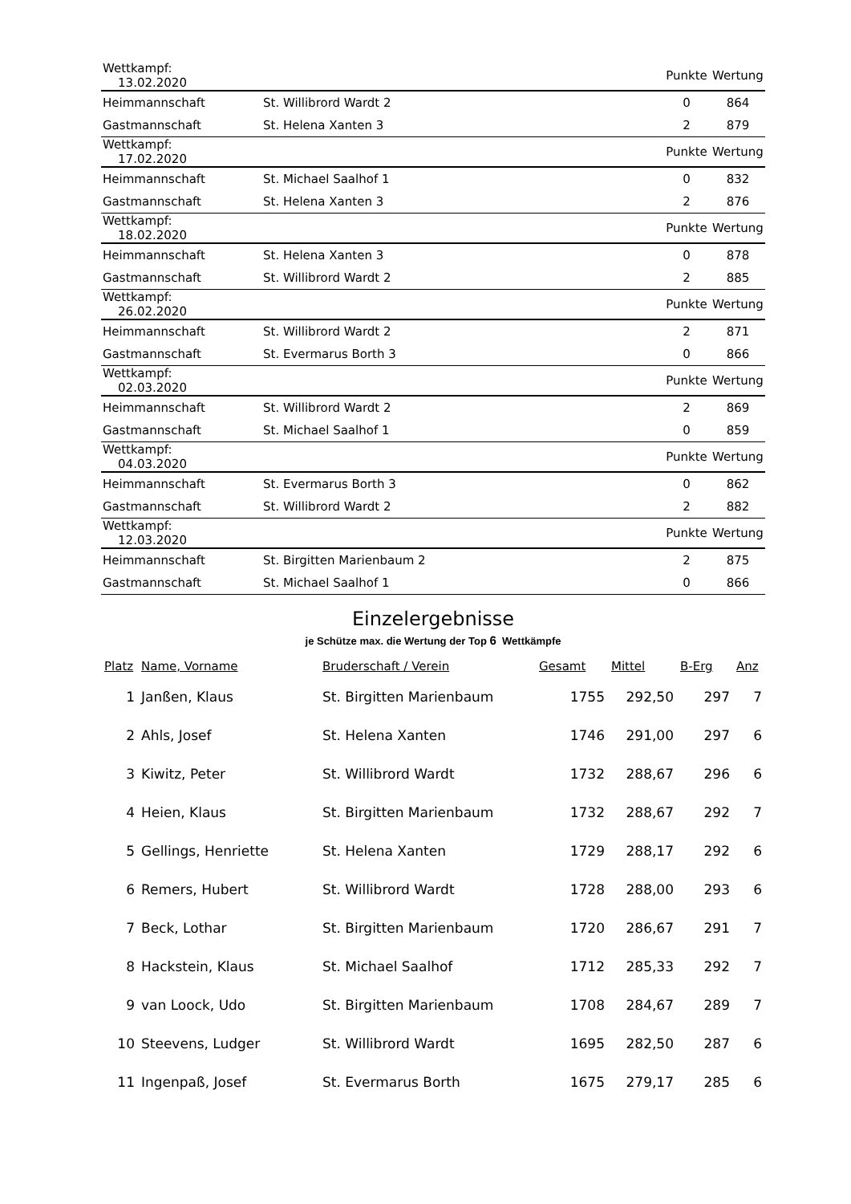| Wettkampf: 13.02.2020 | | Punkte | Wertung |
| --- | --- | --- | --- |
| Heimmannschaft | St. Willibrord Wardt 2 | 0 | 864 |
| Gastmannschaft | St. Helena Xanten 3 | 2 | 879 |
| Wettkampf: 17.02.2020 | | Punkte | Wertung |
| Heimmannschaft | St. Michael Saalhof 1 | 0 | 832 |
| Gastmannschaft | St. Helena Xanten 3 | 2 | 876 |
| Wettkampf: 18.02.2020 | | Punkte | Wertung |
| Heimmannschaft | St. Helena Xanten 3 | 0 | 878 |
| Gastmannschaft | St. Willibrord Wardt 2 | 2 | 885 |
| Wettkampf: 26.02.2020 | | Punkte | Wertung |
| Heimmannschaft | St. Willibrord Wardt 2 | 2 | 871 |
| Gastmannschaft | St. Evermarus Borth 3 | 0 | 866 |
| Wettkampf: 02.03.2020 | | Punkte | Wertung |
| Heimmannschaft | St. Willibrord Wardt 2 | 2 | 869 |
| Gastmannschaft | St. Michael Saalhof 1 | 0 | 859 |
| Wettkampf: 04.03.2020 | | Punkte | Wertung |
| Heimmannschaft | St. Evermarus Borth 3 | 0 | 862 |
| Gastmannschaft | St. Willibrord Wardt 2 | 2 | 882 |
| Wettkampf: 12.03.2020 | | Punkte | Wertung |
| Heimmannschaft | St. Birgitten Marienbaum 2 | 2 | 875 |
| Gastmannschaft | St. Michael Saalhof 1 | 0 | 866 |
Einzelergebnisse
je Schütze max. die Wertung der Top 6 Wettkämpfe
| Platz | Name, Vorname | Bruderschaft / Verein | Gesamt | Mittel | B-Erg | Anz |
| --- | --- | --- | --- | --- | --- | --- |
| 1 | Janßen, Klaus | St. Birgitten Marienbaum | 1755 | 292,50 | 297 | 7 |
| 2 | Ahls, Josef | St. Helena Xanten | 1746 | 291,00 | 297 | 6 |
| 3 | Kiwitz, Peter | St. Willibrord Wardt | 1732 | 288,67 | 296 | 6 |
| 4 | Heien, Klaus | St. Birgitten Marienbaum | 1732 | 288,67 | 292 | 7 |
| 5 | Gellings, Henriette | St. Helena Xanten | 1729 | 288,17 | 292 | 6 |
| 6 | Remers, Hubert | St. Willibrord Wardt | 1728 | 288,00 | 293 | 6 |
| 7 | Beck, Lothar | St. Birgitten Marienbaum | 1720 | 286,67 | 291 | 7 |
| 8 | Hackstein, Klaus | St. Michael Saalhof | 1712 | 285,33 | 292 | 7 |
| 9 | van Loock, Udo | St. Birgitten Marienbaum | 1708 | 284,67 | 289 | 7 |
| 10 | Steevens, Ludger | St. Willibrord Wardt | 1695 | 282,50 | 287 | 6 |
| 11 | Ingenpaß, Josef | St. Evermarus Borth | 1675 | 279,17 | 285 | 6 |